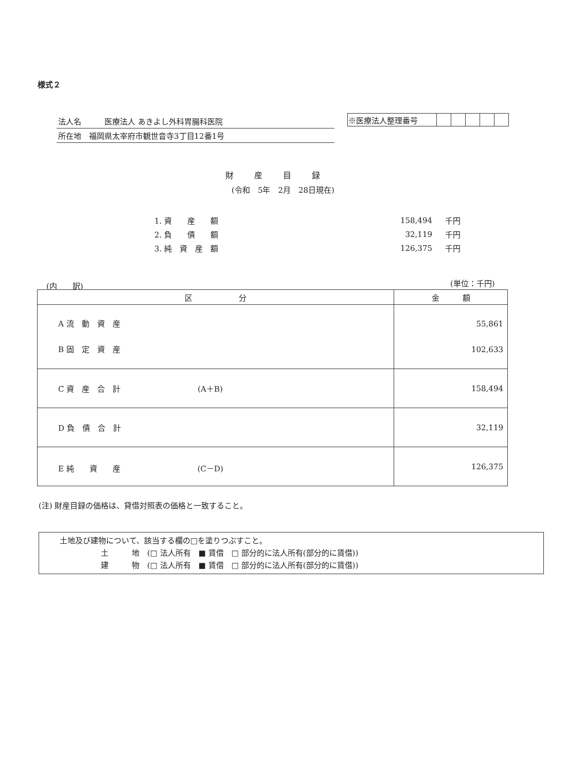様式２
法人名　　　医療法人 あきよし外科胃腸科医院
所在地　福岡県太宰府市観世音寺3丁目12番1号
| ※医療法人整理番号 | | | | | |
財産目録
(令和　5年　2月　28日現在)
| 1. 資 産 額 | 158,494 | 千円 |
| 2. 負 債 額 | 32,119 | 千円 |
| 3. 純 資 産 額 | 126,375 | 千円 |
(内　　訳) (単位：千円)
| 区 分 | 金 額 |
| --- | --- |
| A 流 動 資 産 B 固 定 資 産 | 55,861 102,633 |
| C 資 産 合 計 (A＋B) | 158,494 |
| D 負 債 合 計 | 32,119 |
| E 純 資 産 (C－D) | 126,375 |
(注) 財産目録の価格は、貸借対照表の価格と一致すること。
土地及び建物について、該当する欄の□を塗りつぶすこと。
土　　　地　(□ 法人所有　■ 賃借　□ 部分的に法人所有(部分的に賃借))
建　　　物　(□ 法人所有　■ 賃借　□ 部分的に法人所有(部分的に賃借))